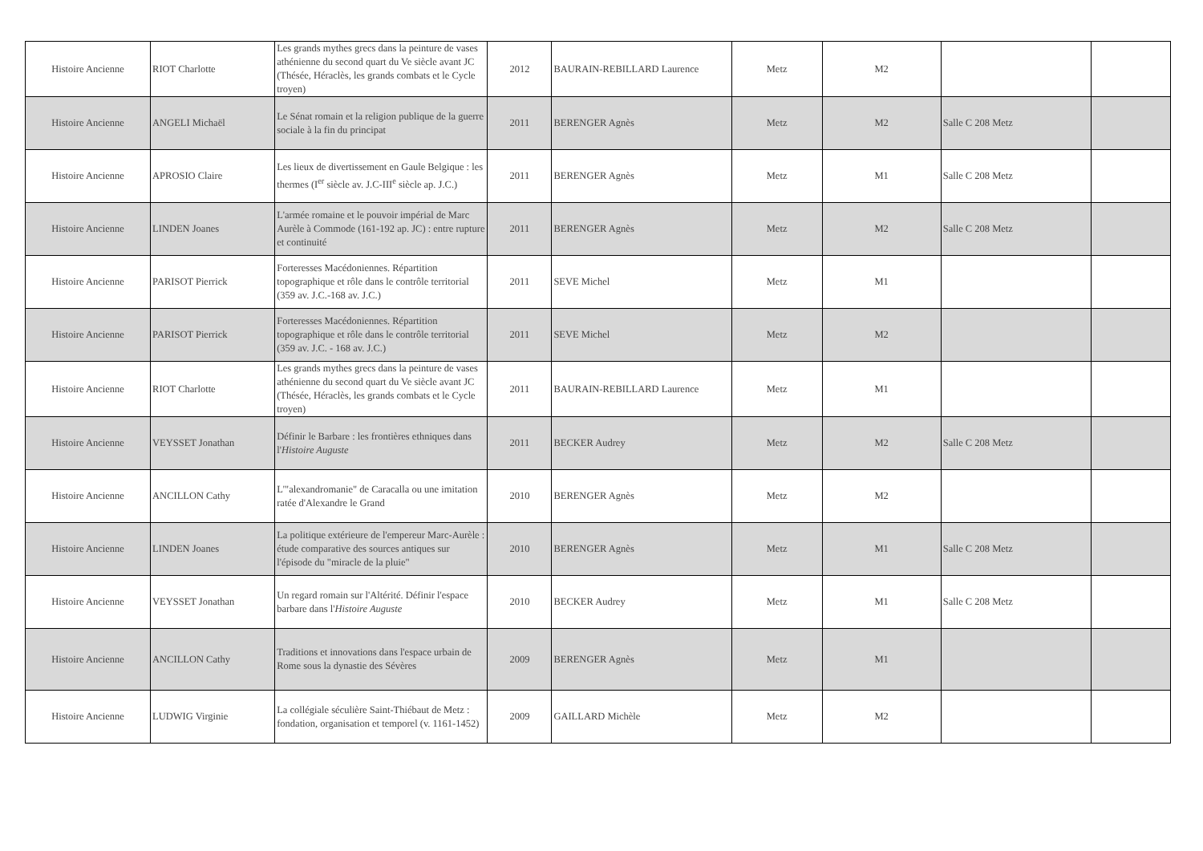| Histoire Ancienne | RIOT Charlotte | Les grands mythes grecs dans la peinture de vases athénienne du second quart du Ve siècle avant JC (Thésée, Héraclès, les grands combats et le Cycle troyen) | 2012 | BAURAIN-REBILLARD Laurence | Metz | M2 | | |
| Histoire Ancienne | ANGELI Michaël | Le Sénat romain et la religion publique de la guerre sociale à la fin du principat | 2011 | BERENGER Agnès | Metz | M2 | Salle C 208 Metz | |
| Histoire Ancienne | APROSIO Claire | Les lieux de divertissement en Gaule Belgique : les thermes (I<sup>er</sup> siècle av. J.C-III<sup>e</sup> siècle ap. J.C.) | 2011 | BERENGER Agnès | Metz | M1 | Salle C 208 Metz | |
| Histoire Ancienne | LINDEN Joanes | L'armée romaine et le pouvoir impérial de Marc Aurèle à Commode (161-192 ap. JC) : entre rupture et continuité | 2011 | BERENGER Agnès | Metz | M2 | Salle C 208 Metz | |
| Histoire Ancienne | PARISOT Pierrick | Forteresses Macédoniennes. Répartition topographique et rôle dans le contrôle territorial (359 av. J.C.-168 av. J.C.) | 2011 | SEVE Michel | Metz | M1 | | |
| Histoire Ancienne | PARISOT Pierrick | Forteresses Macédoniennes. Répartition topographique et rôle dans le contrôle territorial (359 av. J.C. - 168 av. J.C.) | 2011 | SEVE Michel | Metz | M2 | | |
| Histoire Ancienne | RIOT Charlotte | Les grands mythes grecs dans la peinture de vases athénienne du second quart du Ve siècle avant JC (Thésée, Héraclès, les grands combats et le Cycle troyen) | 2011 | BAURAIN-REBILLARD Laurence | Metz | M1 | | |
| Histoire Ancienne | VEYSSET Jonathan | Définir le Barbare : les frontières ethniques dans l' Histoire Auguste | 2011 | BECKER Audrey | Metz | M2 | Salle C 208 Metz | |
| Histoire Ancienne | ANCILLON Cathy | L'"alexandromanie" de Caracalla ou une imitation ratée d'Alexandre le Grand | 2010 | BERENGER Agnès | Metz | M2 | | |
| Histoire Ancienne | LINDEN Joanes | La politique extérieure de l'empereur Marc-Aurèle : étude comparative des sources antiques sur l'épisode du "miracle de la pluie" | 2010 | BERENGER Agnès | Metz | M1 | Salle C 208 Metz | |
| Histoire Ancienne | VEYSSET Jonathan | Un regard romain sur l'Altérité. Définir l'espace barbare dans l' Histoire Auguste | 2010 | BECKER Audrey | Metz | M1 | Salle C 208 Metz | |
| Histoire Ancienne | ANCILLON Cathy | Traditions et innovations dans l'espace urbain de Rome sous la dynastie des Sévères | 2009 | BERENGER Agnès | Metz | M1 | | |
| Histoire Ancienne | LUDWIG Virginie | La collégiale séculière Saint-Thiébaut de Metz : fondation, organisation et temporel (v. 1161-1452) | 2009 | GAILLARD Michèle | Metz | M2 | | |